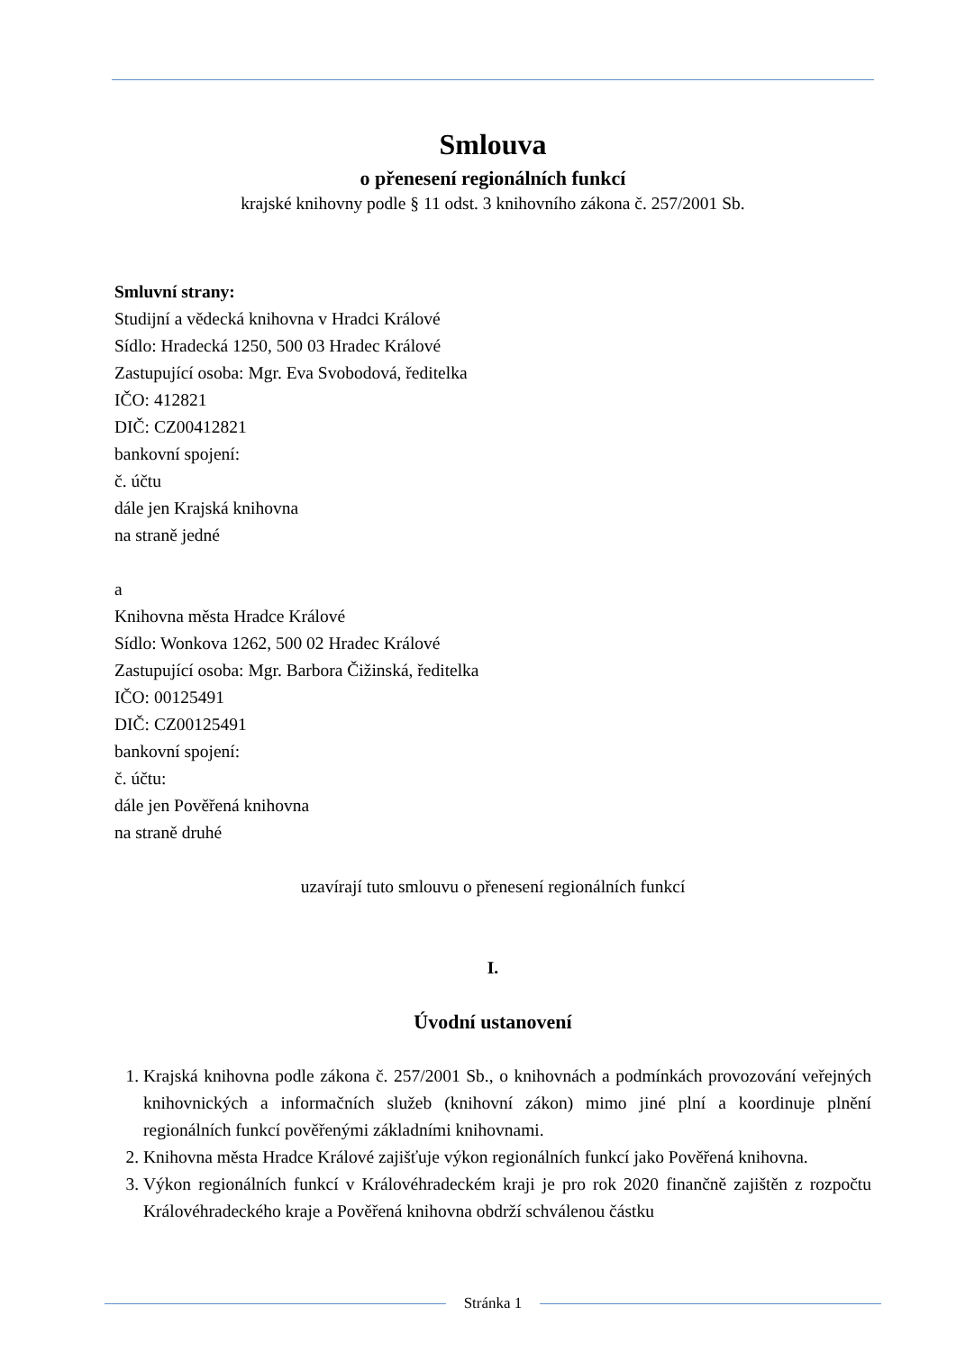Smlouva
o přenesení regionálních funkcí
krajské knihovny podle § 11 odst. 3 knihovního zákona č. 257/2001 Sb.
Smluvní strany:
Studijní a vědecká knihovna v Hradci Králové
Sídlo: Hradecká 1250, 500 03 Hradec Králové
Zastupující osoba: Mgr. Eva Svobodová, ředitelka
IČO: 412821
DIČ: CZ00412821
bankovní spojení:
č. účtu
dále jen Krajská knihovna
na straně jedné
a
Knihovna města Hradce Králové
Sídlo: Wonkova 1262, 500 02 Hradec Králové
Zastupující osoba: Mgr. Barbora Čižinská, ředitelka
IČO: 00125491
DIČ: CZ00125491
bankovní spojení:
č. účtu:
dále jen Pověřená knihovna
na straně druhé
uzavírají tuto smlouvu o přenesení regionálních funkcí
I.
Úvodní ustanovení
1. Krajská knihovna podle zákona č. 257/2001 Sb., o knihovnách a podmínkách provozování veřejných knihovnických a informačních služeb (knihovní zákon) mimo jiné plní a koordinuje plnění regionálních funkcí pověřenými základními knihovnami.
2. Knihovna města Hradce Králové zajišťuje výkon regionálních funkcí jako Pověřená knihovna.
3. Výkon regionálních funkcí v Královéhradeckém kraji je pro rok 2020 finančně zajištěn z rozpočtu Královéhradeckého kraje a Pověřená knihovna obdrží schválenou částku
Stránka 1